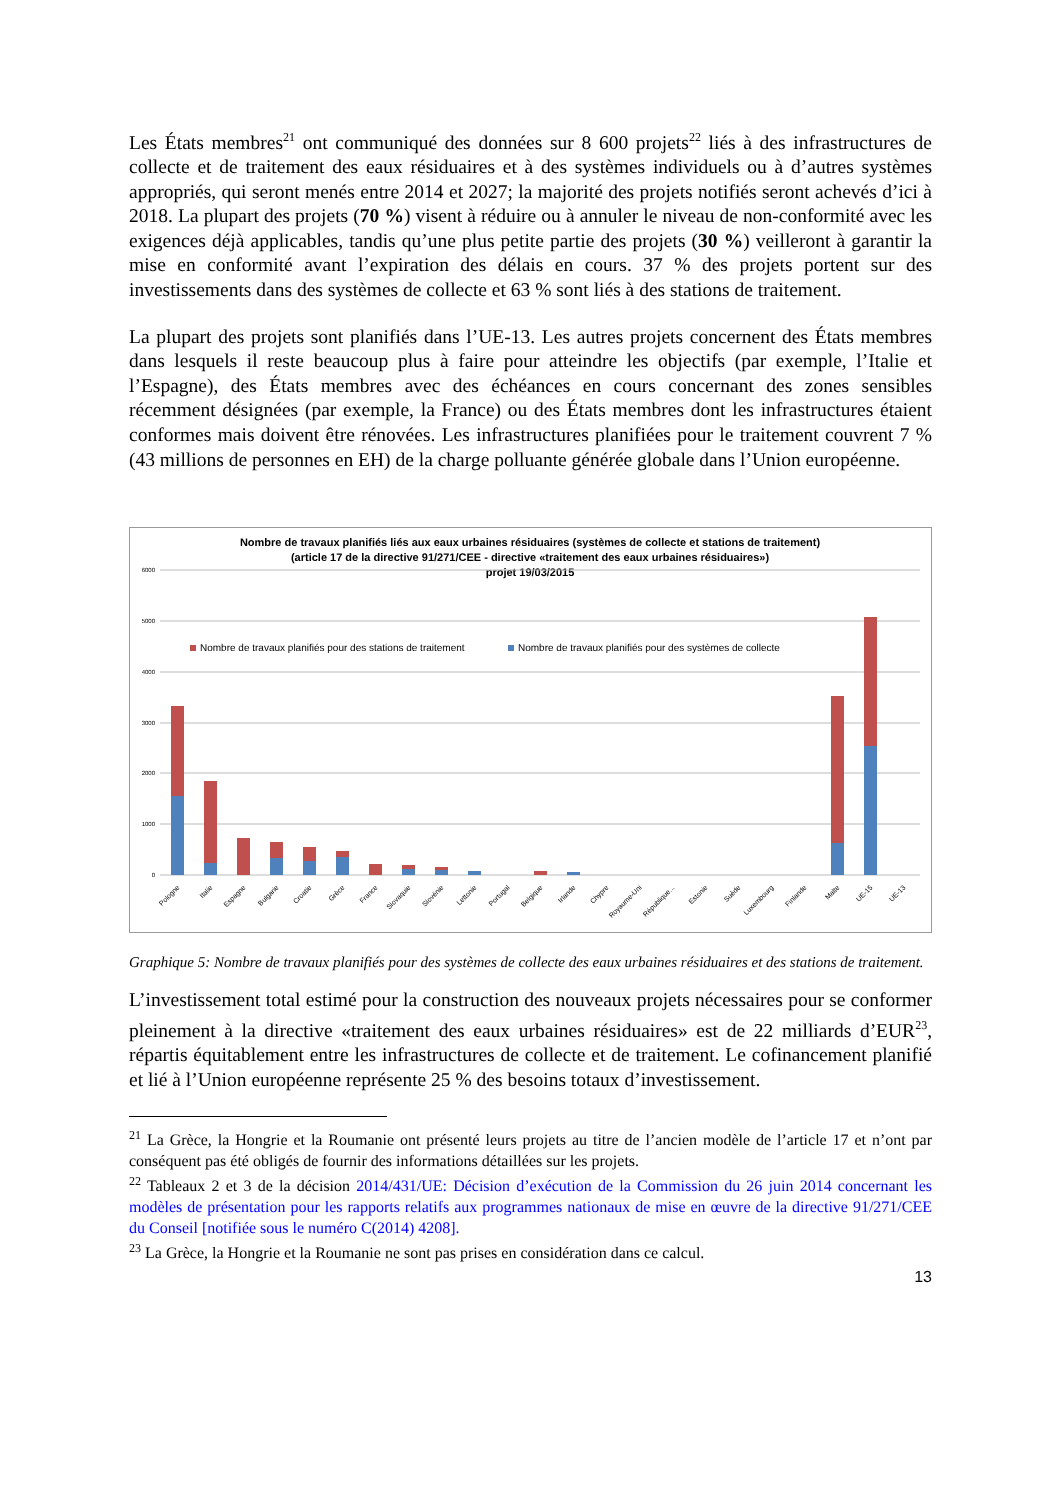Les États membres<sup>21</sup> ont communiqué des données sur 8 600 projets<sup>22</sup> liés à des infrastructures de collecte et de traitement des eaux résiduaires et à des systèmes individuels ou à d’autres systèmes appropriés, qui seront menés entre 2014 et 2027; la majorité des projets notifiés seront achevés d’ici à 2018. La plupart des projets (70 %) visent à réduire ou à annuler le niveau de non-conformité avec les exigences déjà applicables, tandis qu’une plus petite partie des projets (30 %) veilleront à garantir la mise en conformité avant l’expiration des délais en cours. 37 % des projets portent sur des investissements dans des systèmes de collecte et 63 % sont liés à des stations de traitement.
La plupart des projets sont planifiés dans l’UE-13. Les autres projets concernent des États membres dans lesquels il reste beaucoup plus à faire pour atteindre les objectifs (par exemple, l’Italie et l’Espagne), des États membres avec des échéances en cours concernant des zones sensibles récemment désignées (par exemple, la France) ou des États membres dont les infrastructures étaient conformes mais doivent être rénovées. Les infrastructures planifiées pour le traitement couvrent 7 % (43 millions de personnes en EH) de la charge polluante générée globale dans l’Union européenne.
Nombre de travaux planifiés liés aux eaux urbaines résiduaires (systèmes de collecte et stations de traitement)
(article 17 de la directive 91/271/CEE - directive «traitement des eaux urbaines résiduaires»)
projet 19/03/2015
6000
5000
4000
3000
2000
1000
0
Nombre de travaux planifiés pour des stations de traitement
Nombre de travaux planifiés pour des systèmes de collecte
Pologne
Italie
Espagne
Bulgarie
Croatie
Grèce
France
Slovaquie
Slovénie
Lettonie
Portugal
Belgique
Irlande
Chypre
Royaume-Uni
République...
Estonie
Suède
Luxembourg
Finlande
Malte
UE-15
UE-13
Graphique 5: Nombre de travaux planifiés pour des systèmes de collecte des eaux urbaines résiduaires et des stations de traitement.
L’investissement total estimé pour la construction des nouveaux projets nécessaires pour se conformer pleinement à la directive «traitement des eaux urbaines résiduaires» est de 22 milliards d’EUR<sup>23</sup>, répartis équitablement entre les infrastructures de collecte et de traitement. Le cofinancement planifié et lié à l’Union européenne représente 25 % des besoins totaux d’investissement.
<sup>21</sup> La Grèce, la Hongrie et la Roumanie ont présenté leurs projets au titre de l’ancien modèle de l’article 17 et n’ont par conséquent pas été obligés de fournir des informations détaillées sur les projets.
<sup>22</sup> Tableaux 2 et 3 de la décision 2014/431/UE: Décision d’exécution de la Commission du 26 juin 2014 concernant les modèles de présentation pour les rapports relatifs aux programmes nationaux de mise en œuvre de la directive 91/271/CEE du Conseil [notifiée sous le numéro C(2014) 4208].
<sup>23</sup> La Grèce, la Hongrie et la Roumanie ne sont pas prises en considération dans ce calcul.
13